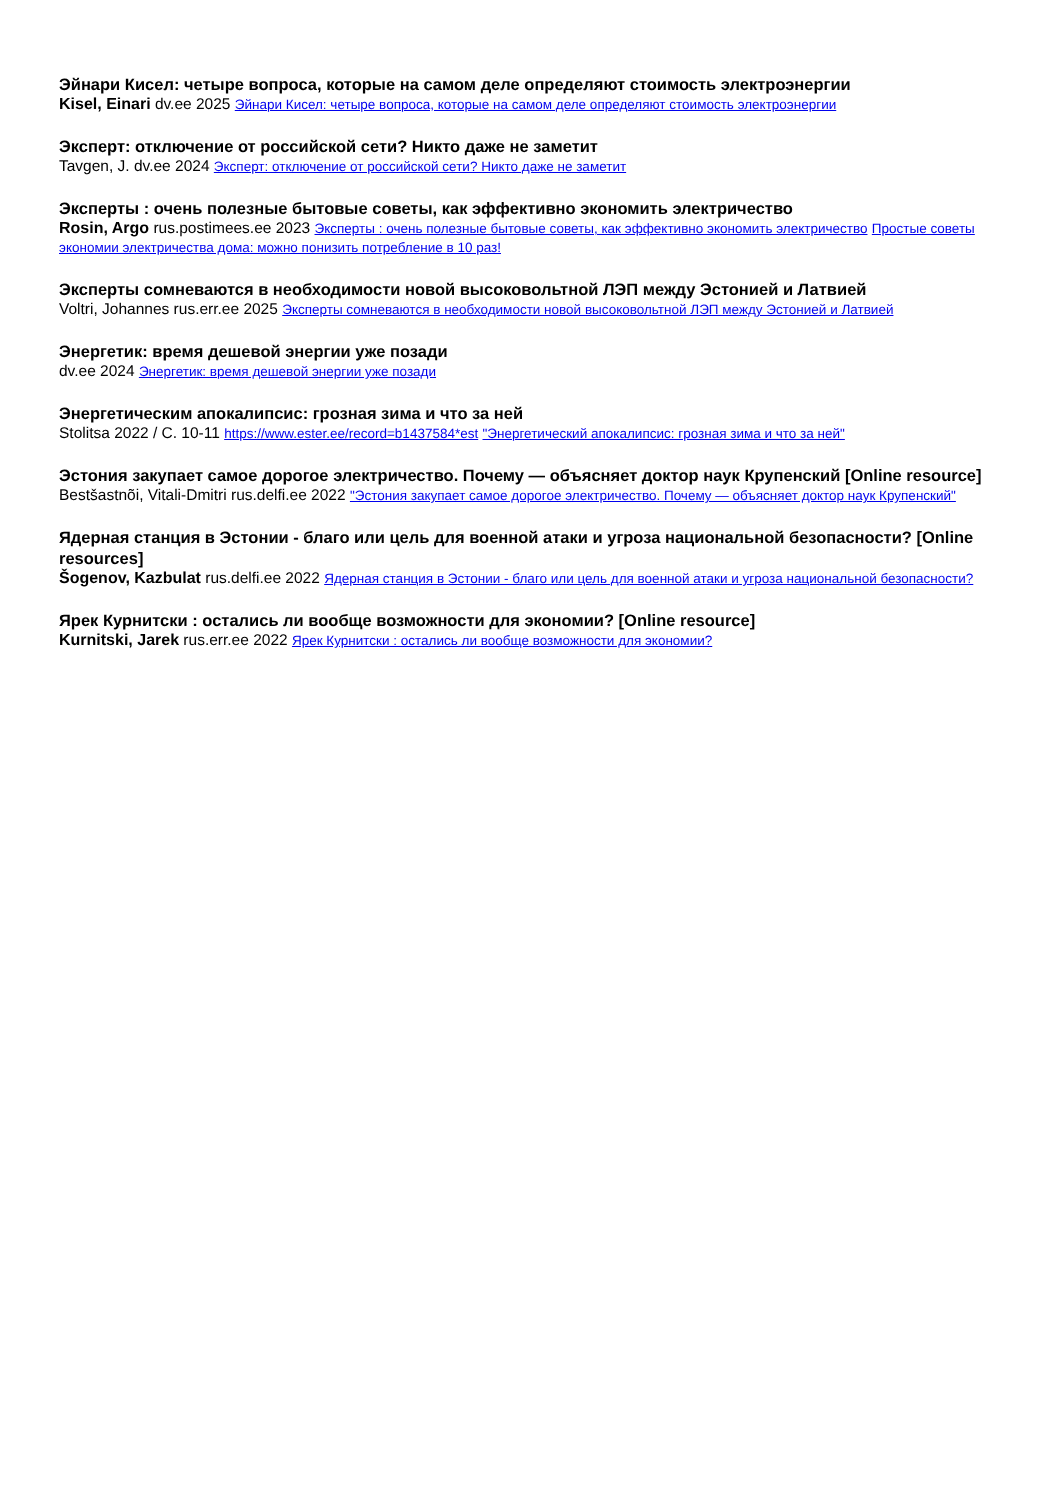Эйнари Кисел: четыре вопроса, которые на самом деле определяют стоимость электроэнергии
Kisel, Einari dv.ee 2025 Эйнари Кисел: четыре вопроса, которые на самом деле определяют стоимость электроэнергии
Эксперт: отключение от российской сети? Никто даже не заметит
Tavgen, J. dv.ee 2024 Эксперт: отключение от российской сети? Никто даже не заметит
Эксперты : очень полезные бытовые советы, как эффективно экономить электричество
Rosin, Argo rus.postimees.ee 2023 Эксперты : очень полезные бытовые советы, как эффективно экономить электричество Простые советы экономии электричества дома: можно понизить потребление в 10 раз!
Эксперты сомневаются в необходимости новой высоковольтной ЛЭП между Эстонией и Латвией
Voltri, Johannes rus.err.ee 2025 Эксперты сомневаются в необходимости новой высоковольтной ЛЭП между Эстонией и Латвией
Энергетик: время дешевой энергии уже позади
dv.ee 2024 Энергетик: время дешевой энергии уже позади
Энергетическим апокалипсис: грозная зима и что за ней
Stolitsa 2022 / С. 10-11 https://www.ester.ee/record=b1437584*est "Энергетический апокалипсис: грозная зима и что за ней"
Эстония закупает самое дорогое электричество. Почему — объясняет доктор наук Крупенский [Online resource]
Bestšastnõi, Vitali-Dmitri rus.delfi.ee 2022 "Эстония закупает самое дорогое электричество. Почему — объясняет доктор наук Крупенский"
Ядерная станция в Эстонии - благо или цель для военной атаки и угроза национальной безопасности? [Online resources]
Šogenov, Kazbulat rus.delfi.ee 2022 Ядерная станция в Эстонии - благо или цель для военной атаки и угроза национальной безопасности?
Ярек Курнитски : остались ли вообще возможности для экономии? [Online resource]
Kurnitski, Jarek rus.err.ee 2022 Ярек Курнитски : остались ли вообще возможности для экономии?